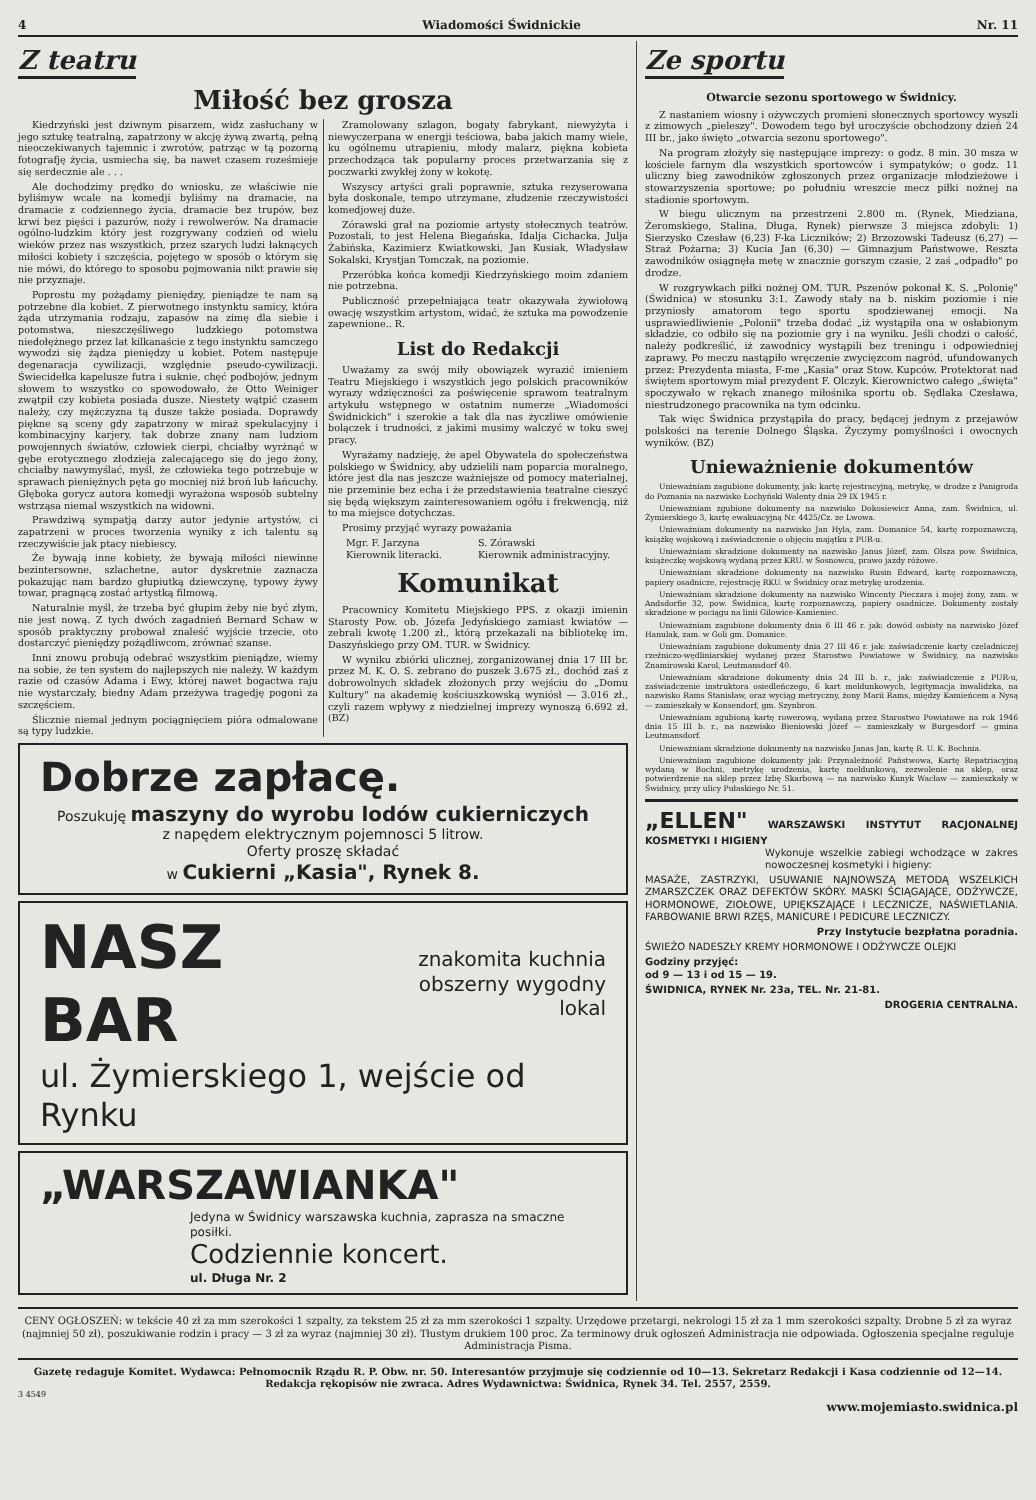4 Wiadomości Świdnickie Nr. 11
Z teatru
Miłość bez grosza
Kiedrzyński jest dziwnym pisarzem, widz zasłuchany w jego sztukę teatralną, zapatrzony w akcję żywą zwartą, pełną nieoczekiwanych tajemnic i zwrotów, patrząc w tą pozorną fotografję życia, usmiecha się, ba nawet czasem roześmieje się serdecznie ale . . .
Ale dochodzimy prędko do wniosku, ze właściwie nie byliśmyw wcale na komedji byliśmy na dramacie, na dramacie z codziennego życia, dramacie bez trupów, bez krwi bez pięści i pazurów, noży i rewolwerów. Na dramacie ogólno-ludzkim który jest rozgrywany codzień od wielu wieków przez nas wszystkich, przez szarych ludzi łaknących miłości kobiety i szczęścia, pojętego w sposób o którym się nie mówi, do którego to sposobu pojmowania nikt prawie się nie przyznaje.
Poprostu my pożądamy pieniędzy, pieniądze te nam są potrzebne dla kobiet. Z pierwotnego instynktu samicy, która żąda utrzymania rodzaju, zapasów na zimę dla siebie i potomstwa, nieszczęśliwego ludzkiego potomstwa niedołężnego przez lat kilkanaście z tego instynktu samczego wywodzi się żądza pieniędzy u kobiet. Potem następuje degenaracja cywilizacji, względnie pseudo-cywilizacji. Świecidełka kapelusze futra i suknie, chęć podbojów, jednym słowem to wszystko co spowodowało, że Otto Weiniger zwątpił czy kobieta posiada dusze. Niestety wątpić czasem należy, czy mężczyzna tą dusze także posiada. Doprawdy piękne są sceny gdy zapatrzony w miraż spekulacyjny i kombinacyjny karjery, tak dobrze znany nam ludziom powojennych światów, człowiek cierpi, chciałby wyrżnąć w gębe erotycznego złodzieja zalecającego się do jego żony, chciałby nawymyślać, myśl, że człowieka tego potrzebuje w sprawach pieniężnych pęta go mocniej niż broń lub łańcuchy. Głęboka gorycz autora komedji wyrażona wsposób subtelny wstrząsa niemal wszystkich na widowni.
Prawdziwą sympatją darzy autor jedynie artystów, ci zapatrzeni w proces tworzenia wyniky z ich talentu są rzeczywiście jak ptacy niebiescy.
Że bywają inne kobiety, że bywają miłości niewinne bezintersowne, szlachetne, autor dyskretnie zaznacza pokazując nam bardzo głupiutką dziewczynę, typowy żywy towar, pragnącą zostać artystką filmową.
Naturalnie myśl, że trzeba być głupim żeby nie być złym, nie jest nową. Z tych dwóch zagadnień Bernard Schaw w sposób praktyczny probował znaleść wyjście trzecie, oto dostarczyć pieniędzy pożądliwcom, zrównać szanse.
Inni znowu probują odebrać wszystkim pieniądze, wiemy na sobie, że ten system do najlepszych nie należy. W każdym razie od czasów Adama i Ewy, której nawet bogactwa raju nie wystarczały, biedny Adam przeżywa tragedję pogoni za szczęściem.
Ślicznie niemal jednym pociągnięciem pióra odmalowane są typy ludzkie.
Zramolowany szlagon, bogaty fabrykant, niewyżyta i niewyczerpana w energji teściowa, baba jakich mamy wiele, ku ogólnemu utrapieniu, młody malarz, piękna kobieta przechodząca tak popularny proces przetwarzania się z poczwarki zwykłej żony w kokotę.
Wszyscy artyści grali poprawnie, sztuka rezyserowana była doskonale, tempo utrzymane, złudzenie rzeczywistości komedjowej duże.
Zórawski grał na poziomie artysty stołecznych teatrów. Pozostali, to jest Helena Biegańska, Idalja Cichacka, Julja Żabińska, Kazimierz Kwiatkowski, Jan Kusiak, Władysław Sokalski, Krystjan Tomczak, na poziomie.
Przeróbka końca komedji Kiedrzyńskiego moim zdaniem nie potrzebna.
Publiczność przepełniająca teatr okazywała żywiołową owację wszystkim artystom, widać, że sztuka ma powodzenie zapewnione.. R.
List do Redakcji
Uważamy za swój miły obowiązek wyrazić imieniem Teatru Miejskiego i wszystkich jego polskich pracowników wyrazy wdzięczności za poświęcenie sprawom teatralnym artykułu wstępnego w ostatnim numerze „Wiadomości Świdnickich" i szerokie a tak dla nas życzliwe omówienie bolączek i trudności, z jakimi musimy walczyć w toku swej pracy.
Wyrażamy nadzieję, że apel Obywatela do społeczeństwa polskiego w Świdnicy, aby udzielili nam poparcia moralnego, które jest dla nas jeszcze ważniejsze od pomocy materialnej, nie przeminie bez echa i że przedstawienia teatralne cieszyć się będą większym zainteresowaniem ogółu i frekwencją, niż to ma miejsce dotychczas.
Prosimy przyjąć wyrazy poważania
Mgr. F. Jarzyna
Kierownik literacki. S. Zórawski
Kierownik administracyjny.
Komunikat
Pracownicy Komitetu Miejskiego PPS. z okazji imienin Starosty Pow. ob. Józefa Jedyńskiego zamiast kwiatów — zebrali kwotę 1.200 zł., którą przekazali na bibliotekę im. Daszyńskiego przy OM. TUR. w Świdnicy.
W wyniku zbiórki ulicznej, zorganizowanej dnia 17 III br. przez M. K. O. S. zebrano do puszek 3.675 zł., dochód zaś z dobrowolnych składek złożonych przy wejściu do „Domu Kultury" na akademię kościuszkowską wyniósł — 3.016 zł., czyli razem wpływy z niedzielnej imprezy wynoszą 6.692 zł. (BZ)
Dobrze zapłacę.
Poszukuję maszyny do wyrobu lodów cukierniczych
z napędem elektrycznym pojemnosci 5 litrow.
Oferty proszę składać
w Cukierni „Kasia", Rynek 8.
NASZ BAR
znakomita kuchnia
obszerny wygodny lokal
ul. Żymierskiego 1, wejście od Rynku
„WARSZAWIANKA"
Jedyna w Świdnicy warszawska kuchnia, zaprasza na smaczne posiłki.
Codziennie koncert.
ul. Długa Nr. 2
Ze sportu
Otwarcie sezonu sportowego w Świdnicy.
Z nastaniem wiosny i ożywczych promieni słonecznych sportowcy wyszli z zimowych „pieleszy". Dowodem tego był uroczyście obchodzony dzień 24 III br., jako święto „otwarcia sezonu sportowego".
Na program złożyły się następujące imprezy: o godz. 8 min. 30 msza w kościele farnym dla wszystkich sportowców i sympatyków; o godz. 11 uliczny bieg zawodników zgłoszonych przez organizacje młodzieżowe i stowarzyszenia sportowe; po południu wreszcie mecz piłki nożnej na stadionie sportowym.
W biegu ulicznym na przestrzeni 2.800 m. (Rynek, Miedziana, Żeromskiego, Stalina, Długa, Rynek) pierwsze 3 miejsca zdobyli: 1) Sierzysko Czesław (6,23) F-ka Liczników; 2) Brzozowski Tadeusz (6,27) — Straż Pożarna; 3) Kucia Jan (6,30) — Gimnazjum Państwowe. Reszta zawodników osiągnęła metę w znacznie gorszym czasie, 2 zaś „odpadło" po drodze.
W rozgrywkach piłki nożnej OM. TUR. Pszenów pokonał K. S. „Polonię" (Świdnica) w stosunku 3:1. Zawody stały na b. niskim poziomie i nie przyniosły amatorom tego sportu spodziewanej emocji. Na usprawiedliwienie „Polonii" trzeba dodać „iż wystąpiła ona w osłabionym składzie, co odbiło się na poziomie gry i na wyniku. Jeśli chodzi o całość, należy podkreślić, iż zawodnicy wystąpili bez treningu i odpowiedniej zaprawy. Po meczu nastąpiło wręczenie zwycięzcom nagród, ufundowanych przez: Prezydenta miasta, F-me „Kasia" oraz Stow. Kupców. Protektorat nad świętem sportowym miał prezydent F. Olczyk. Kierownictwo całego „święta" spoczywało w rękach znanego miłośnika sportu ob. Sędlaka Czesława, niestrudzonego pracownika na tym odcinku.
Tak więc Świdnica przystąpiła do pracy, będącej jednym z przejawów polskości na terenie Dolnego Śląska. Życzymy pomyślności i owocnych wyników. (BZ)
Unieważnienie dokumentów
Unieważniam zagubione dokumenty, jak: kartę rejestracyjną, metrykę, w drodze z Panigroda do Poznania na nazwisko Łochyński Walenty dnia 29 IX 1945 r.
Unieważniam zgubione dokumenty na nazwisko Dokosiewicz Anna, zam. Świdnica, ul. Żymierskiego 3, kartę ewakuacyjną Nr. 4425/Cz. ze Lwowa.
Unieważniam dokumenty na nazwisko Jan Hyla, zam. Domanice 54, kartę rozpoznawczą, książkę wojskową i zaświadczenie o objęciu majątku z PUR-u.
Unieważniam skradzione dokumenty na nazwisko Janus Józef, zam. Olsza pow. Świdnica, książeczkę wojskową wydaną przez KRU. w Sosnowcu, prawo jazdy różowe.
Unieważniam skradzione dokumenty na nazwisko Rusin Edward, kartę rozpoznawczą, papiery osadnicze, rejestrację RKU. w Świdnicy oraz metrykę urodzenia.
Unieważniam skradzione dokumenty na nazwisko Wincenty Pieczara i mojej żony, zam. w Andsdorfie 32, pow. Świdnica, kartę rozpoznawczą, papiery osadnicze. Dokumenty zostały skradzione w pociągu na linii Gilowice-Kamieniec.
Unieważniam zagubione dokumenty dnia 6 III 46 r. jak: dowód osbisty na nazwisko Józef Hanulak, zam. w Goli gm. Domanice.
Unieważniam zagubione dokumenty dnia 27 III 46 r. jak: zaświadczenie karty czeladniczej rzeźniczo-wędliniarskiej wydanej przez Starostwo Powiatowe w Świdnicy, na nazwisko Znamirowski Karol, Leutmansdorf 40.
Unieważniam skradzione dokumenty dnia 24 III b. r., jak: zaświadczenie z PUR-u, zaświadczenie instruktora osiedleńczego, 6 kart meldunkowych, legitymacja inwalidzka, na nazwisko Rams Stanisław, oraz wyciąg metryczny, żony Marii Rams, między Kamieńcem a Nysą — zamieszkały w Konsendorf, gm. Szynbron.
Unieważniam zgubioną kartę rowerową, wydaną przez Starostwo Powiatowe na rok 1946 dnia 15 III b. r., na nazwisko Bieniowski Józef — zamieszkały w Burgesdorf — gmina Leutmansdorf.
Unieważniam skradzione dokumenty na nazwisko Janas Jan, kartę R. U. K. Bochnia.
Unieważniam zagubione dokumenty jak: Przynależność Państwowa, Kartę Repatriacyjną wydaną w Bochni, metrykę urodzenia, kartę meldunkową, zezwolenie na sklep, oraz potwierdzenie na sklep przez Izbę Skarbową — na nazwisko Kunyk Wacław — zamieszkały w Świdnicy, przy ulicy Pułaskiego Nr. 51.
„ELLEN" WARSZAWSKI INSTYTUT RACJONALNEJ KOSMETYKI I HIGIENY
Wykonuje wszelkie zabiegi wchodzące w zakres nowoczesnej kosmetyki i higieny:
MASAŻE, ZASTRZYKI, USUWANIE NAJNOWSZĄ METODĄ WSZELKICH ZMARSZCZEK ORAZ DEFEKTÓW SKÓRY. MASKI ŚCIĄGAJĄCE, ODŻYWCZE, HORMONOWE, ZIOŁOWE, UPIĘKSZAJĄCE I LECZNICZE, NAŚWIETLANIA. FARBOWANIE BRWI RZĘS, MANICURE I PEDICURE LECZNICZY.
Przy Instytucie bezpłatna poradnia.
ŚWIEŻO NADESZŁY KREMY HORMONOWE I ODŻYWCZE OLEJKI
Godziny przyjęć:
od 9 — 13 i od 15 — 19.
ŚWIDNICA, RYNEK Nr. 23a, TEL. Nr. 21-81.
DROGERIA CENTRALNA.
CENY OGŁOSZEŃ: w tekście 40 zł za mm szerokości 1 szpalty, za tekstem 25 zł za mm szerokości 1 szpalty. Urzędowe przetargi, nekrologi 15 zł za 1 mm szerokości szpalty. Drobne 5 zł za wyraz (najmniej 50 zł), poszukiwanie rodzin i pracy — 3 zł za wyraz (najmniej 30 zł). Tłustym drukiem 100 proc. Za terminowy druk ogłoszeń Administracja nie odpowiada. Ogłoszenia specjalne reguluje Administracja Pisma.
Gazetę redaguje Komitet. Wydawca: Pełnomocnik Rządu R. P. Obw. nr. 50. Interesantów przyjmuje się codziennie od 10—13. Sekretarz Redakcji i Kasa codziennie od 12—14. Redakcja rękopisów nie zwraca. Adres Wydawnictwa: Świdnica, Rynek 34. Tel. 2557, 2559.
3 4549
www.mojemiasto.swidnica.pl